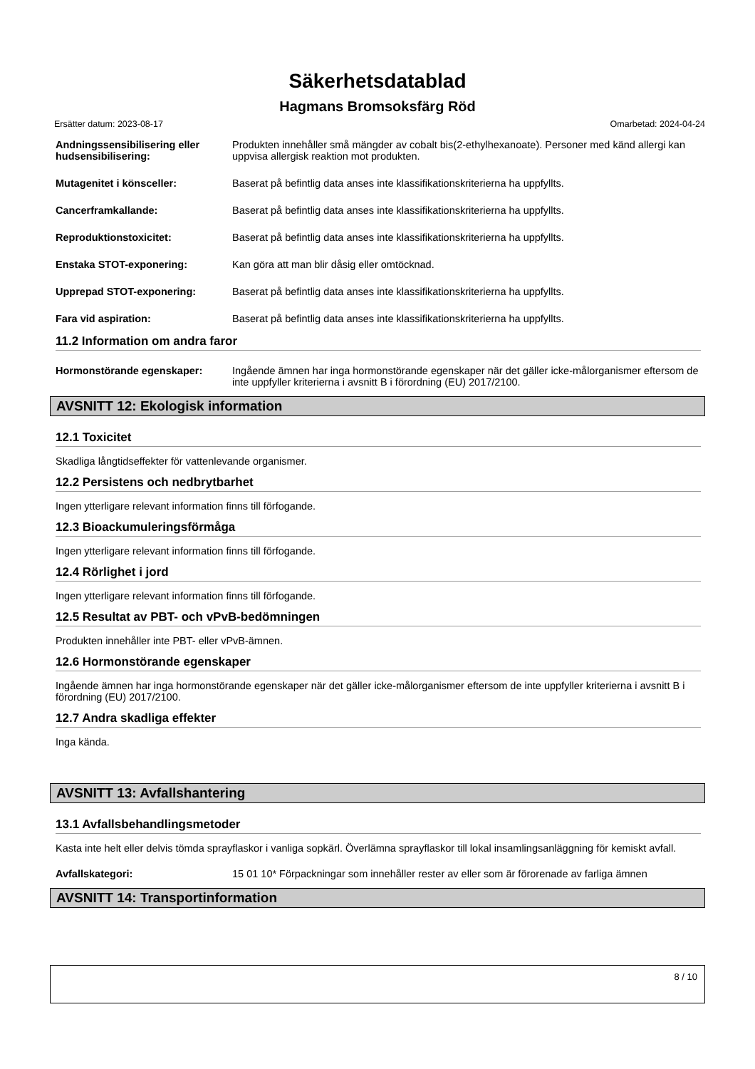Säkerhetsdatablad
Hagmans Bromsoksfärg Röd
Ersätter datum: 2023-08-17 Omarbetad: 2024-04-24
Andningssensibilisering eller hudsensibilisering:
Produkten innehåller små mängder av cobalt bis(2-ethylhexanoate). Personer med känd allergi kan uppvisa allergisk reaktion mot produkten.
Mutagenitet i könsceller: Baserat på befintlig data anses inte klassifikationskriterierna ha uppfyllts.
Cancerframkallande: Baserat på befintlig data anses inte klassifikationskriterierna ha uppfyllts.
Reproduktionstoxicitet: Baserat på befintlig data anses inte klassifikationskriterierna ha uppfyllts.
Enstaka STOT-exponering: Kan göra att man blir dåsig eller omtöcknad.
Upprepad STOT-exponering: Baserat på befintlig data anses inte klassifikationskriterierna ha uppfyllts.
Fara vid aspiration: Baserat på befintlig data anses inte klassifikationskriterierna ha uppfyllts.
11.2 Information om andra faror
Hormonstörande egenskaper: Ingående ämnen har inga hormonstörande egenskaper när det gäller icke-målorganismer eftersom de inte uppfyller kriterierna i avsnitt B i förordning (EU) 2017/2100.
AVSNITT 12: Ekologisk information
12.1 Toxicitet
Skadliga långtidseffekter för vattenlevande organismer.
12.2 Persistens och nedbrytbarhet
Ingen ytterligare relevant information finns till förfogande.
12.3 Bioackumuleringsförmåga
Ingen ytterligare relevant information finns till förfogande.
12.4 Rörlighet i jord
Ingen ytterligare relevant information finns till förfogande.
12.5 Resultat av PBT- och vPvB-bedömningen
Produkten innehåller inte PBT- eller vPvB-ämnen.
12.6 Hormonstörande egenskaper
Ingående ämnen har inga hormonstörande egenskaper när det gäller icke-målorganismer eftersom de inte uppfyller kriterierna i avsnitt B i förordning (EU) 2017/2100.
12.7 Andra skadliga effekter
Inga kända.
AVSNITT 13: Avfallshantering
13.1 Avfallsbehandlingsmetoder
Kasta inte helt eller delvis tömda sprayflaskor i vanliga sopkärl. Överlämna sprayflaskor till lokal insamlingsanläggning för kemiskt avfall.
Avfallskategori: 15 01 10* Förpackningar som innehåller rester av eller som är förorenade av farliga ämnen
AVSNITT 14: Transportinformation
8 / 10